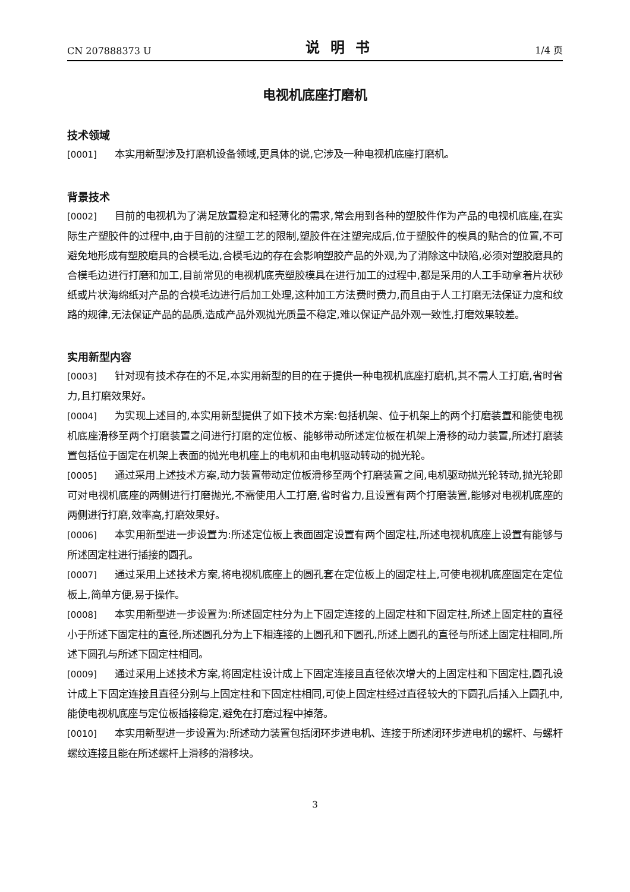CN 207888373 U 说明书 1/4 页
电视机底座打磨机
技术领域
[0001] 本实用新型涉及打磨机设备领域,更具体的说,它涉及一种电视机底座打磨机。
背景技术
[0002] 目前的电视机为了满足放置稳定和轻薄化的需求,常会用到各种的塑胶件作为产品的电视机底座,在实际生产塑胶件的过程中,由于目前的注塑工艺的限制,塑胶件在注塑完成后,位于塑胶件的模具的贴合的位置,不可避免地形成有塑胶磨具的合模毛边,合模毛边的存在会影响塑胶产品的外观,为了消除这中缺陷,必须对塑胶磨具的合模毛边进行打磨和加工,目前常见的电视机底壳塑胶模具在进行加工的过程中,都是采用的人工手动拿着片状砂纸或片状海绵纸对产品的合模毛边进行后加工处理,这种加工方法费时费力,而且由于人工打磨无法保证力度和纹路的规律,无法保证产品的品质,造成产品外观抛光质量不稳定,难以保证产品外观一致性,打磨效果较差。
实用新型内容
[0003] 针对现有技术存在的不足,本实用新型的目的在于提供一种电视机底座打磨机,其不需人工打磨,省时省力,且打磨效果好。
[0004] 为实现上述目的,本实用新型提供了如下技术方案:包括机架、位于机架上的两个打磨装置和能使电视机底座滑移至两个打磨装置之间进行打磨的定位板、能够带动所述定位板在机架上滑移的动力装置,所述打磨装置包括位于固定在机架上表面的抛光电机座上的电机和由电机驱动转动的抛光轮。
[0005] 通过采用上述技术方案,动力装置带动定位板滑移至两个打磨装置之间,电机驱动抛光轮转动,抛光轮即可对电视机底座的两侧进行打磨抛光,不需使用人工打磨,省时省力,且设置有两个打磨装置,能够对电视机底座的两侧进行打磨,效率高,打磨效果好。
[0006] 本实用新型进一步设置为:所述定位板上表面固定设置有两个固定柱,所述电视机底座上设置有能够与所述固定柱进行插接的圆孔。
[0007] 通过采用上述技术方案,将电视机底座上的圆孔套在定位板上的固定柱上,可使电视机底座固定在定位板上,简单方便,易于操作。
[0008] 本实用新型进一步设置为:所述固定柱分为上下固定连接的上固定柱和下固定柱,所述上固定柱的直径小于所述下固定柱的直径,所述圆孔分为上下相连接的上圆孔和下圆孔,所述上圆孔的直径与所述上固定柱相同,所述下圆孔与所述下固定柱相同。
[0009] 通过采用上述技术方案,将固定柱设计成上下固定连接且直径依次增大的上固定柱和下固定柱,圆孔设计成上下固定连接且直径分别与上固定柱和下固定柱相同,可使上固定柱经过直径较大的下圆孔后插入上圆孔中,能使电视机底座与定位板插接稳定,避免在打磨过程中掉落。
[0010] 本实用新型进一步设置为:所述动力装置包括闭环步进电机、连接于所述闭环步进电机的螺杆、与螺杆螺纹连接且能在所述螺杆上滑移的滑移块。
3